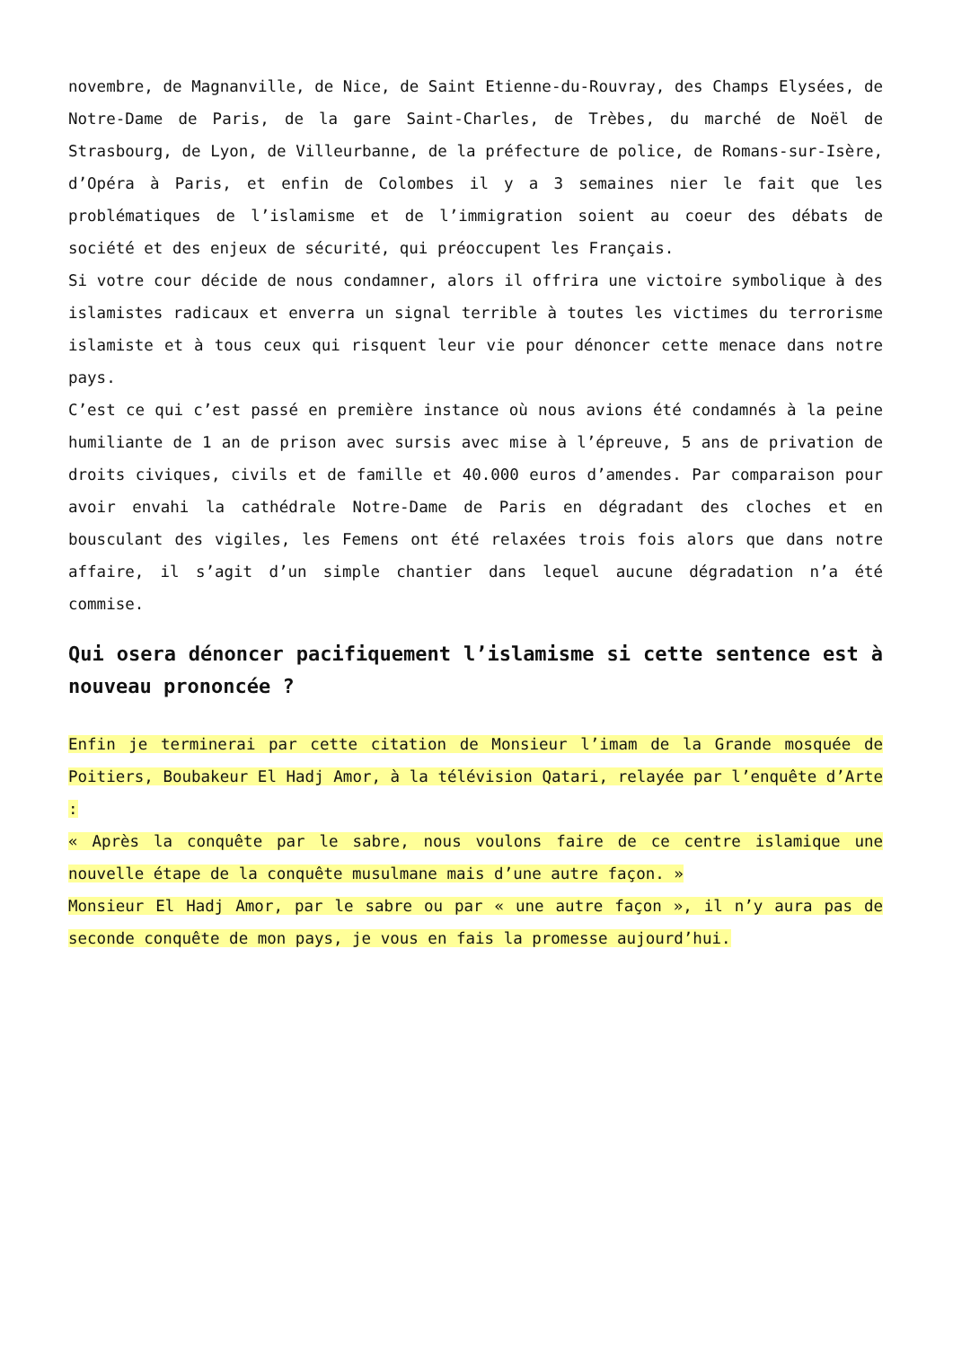novembre, de Magnanville, de Nice, de Saint Etienne-du-Rouvray, des Champs Elysées, de Notre-Dame de Paris, de la gare Saint-Charles, de Trèbes, du marché de Noël de Strasbourg, de Lyon, de Villeurbanne, de la préfecture de police, de Romans-sur-Isère, d’Opéra à Paris, et enfin de Colombes il y a 3 semaines nier le fait que les problématiques de l’islamisme et de l’immigration soient au coeur des débats de société et des enjeux de sécurité, qui préoccupent les Français.
Si votre cour décide de nous condamner, alors il offrira une victoire symbolique à des islamistes radicaux et enverra un signal terrible à toutes les victimes du terrorisme islamiste et à tous ceux qui risquent leur vie pour dénoncer cette menace dans notre pays.
C’est ce qui c’est passé en première instance où nous avions été condamnés à la peine humiliante de 1 an de prison avec sursis avec mise à l’épreuve, 5 ans de privation de droits civiques, civils et de famille et 40.000 euros d’amendes. Par comparaison pour avoir envahi la cathédrale Notre-Dame de Paris en dégradant des cloches et en bousculant des vigiles, les Femens ont été relaxées trois fois alors que dans notre affaire, il s’agit d’un simple chantier dans lequel aucune dégradation n’a été commise.
Qui osera dénoncer pacifiquement l’islamisme si cette sentence est à nouveau prononcée ?
Enfin je terminerai par cette citation de Monsieur l’imam de la Grande mosquée de Poitiers, Boubakeur El Hadj Amor, à la télévision Qatari, relayée par l’enquête d’Arte :
« Après la conquête par le sabre, nous voulons faire de ce centre islamique une nouvelle étape de la conquête musulmane mais d’une autre façon. »
Monsieur El Hadj Amor, par le sabre ou par « une autre façon », il n’y aura pas de seconde conquête de mon pays, je vous en fais la promesse aujourd’hui.